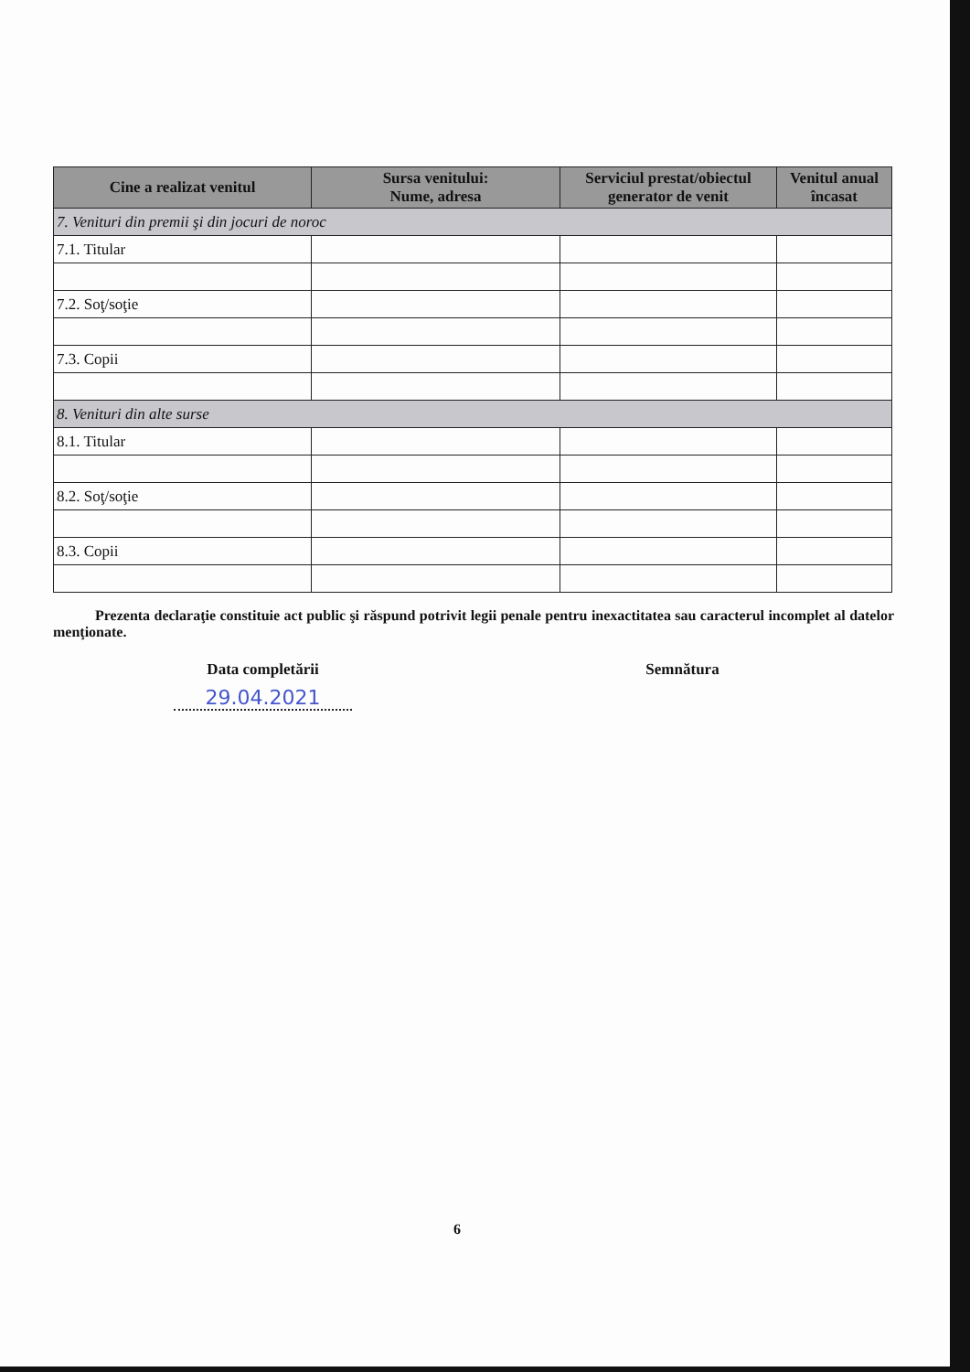| Cine a realizat venitul | Sursa venitului: Nume, adresa | Serviciul prestat/obiectul generator de venit | Venitul anual încasat |
| --- | --- | --- | --- |
| 7. Venituri din premii şi din jocuri de noroc | | | |
| 7.1. Titular | | | |
| 7.2. Soţ/soţie | | | |
| 7.3. Copii | | | |
| 8. Venituri din alte surse | | | |
| 8.1. Titular | | | |
| 8.2. Soţ/soţie | | | |
| 8.3. Copii | | | |
Prezenta declaraţie constituie act public şi răspund potrivit legii penale pentru inexactitatea sau caracterul incomplet al datelor menţionate.
Data completării
29.04.2021
Semnătura
6